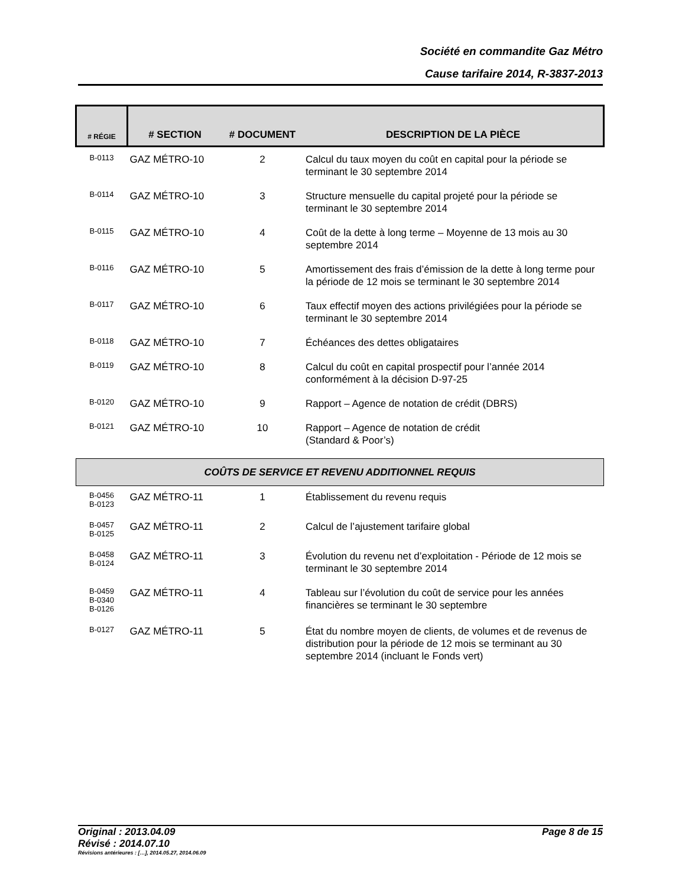Société en commandite Gaz Métro
Cause tarifaire 2014, R-3837-2013
| # RÉGIE | # SECTION | # DOCUMENT | DESCRIPTION DE LA PIÈCE |
| --- | --- | --- | --- |
| B-0113 | GAZ MÉTRO-10 | 2 | Calcul du taux moyen du coût en capital pour la période se terminant le 30 septembre 2014 |
| B-0114 | GAZ MÉTRO-10 | 3 | Structure mensuelle du capital projeté pour la période se terminant le 30 septembre 2014 |
| B-0115 | GAZ MÉTRO-10 | 4 | Coût de la dette à long terme – Moyenne de 13 mois au 30 septembre 2014 |
| B-0116 | GAZ MÉTRO-10 | 5 | Amortissement des frais d’émission de la dette à long terme pour la période de 12 mois se terminant le 30 septembre 2014 |
| B-0117 | GAZ MÉTRO-10 | 6 | Taux effectif moyen des actions privilégiées pour la période se terminant le 30 septembre 2014 |
| B-0118 | GAZ MÉTRO-10 | 7 | Échéances des dettes obligataires |
| B-0119 | GAZ MÉTRO-10 | 8 | Calcul du coût en capital prospectif pour l’année 2014 conformément à la décision D-97-25 |
| B-0120 | GAZ MÉTRO-10 | 9 | Rapport – Agence de notation de crédit (DBRS) |
| B-0121 | GAZ MÉTRO-10 | 10 | Rapport – Agence de notation de crédit (Standard & Poor’s) |
| COÛTS DE SERVICE ET REVENU ADDITIONNEL REQUIS | | | |
| B-0456 B-0123 | GAZ MÉTRO-11 | 1 | Établissement du revenu requis |
| B-0457 B-0125 | GAZ MÉTRO-11 | 2 | Calcul de l’ajustement tarifaire global |
| B-0458 B-0124 | GAZ MÉTRO-11 | 3 | Évolution du revenu net d’exploitation - Période de 12 mois se terminant le 30 septembre 2014 |
| B-0459 B-0340 B-0126 | GAZ MÉTRO-11 | 4 | Tableau sur l’évolution du coût de service pour les années financières se terminant le 30 septembre |
| B-0127 | GAZ MÉTRO-11 | 5 | État du nombre moyen de clients, de volumes et de revenus de distribution pour la période de 12 mois se terminant au 30 septembre 2014 (incluant le Fonds vert) |
Original : 2013.04.09 Page 8 de 15
Révisé : 2014.07.10
Révisions antérieures : […], 2014.05.27, 2014.06.09